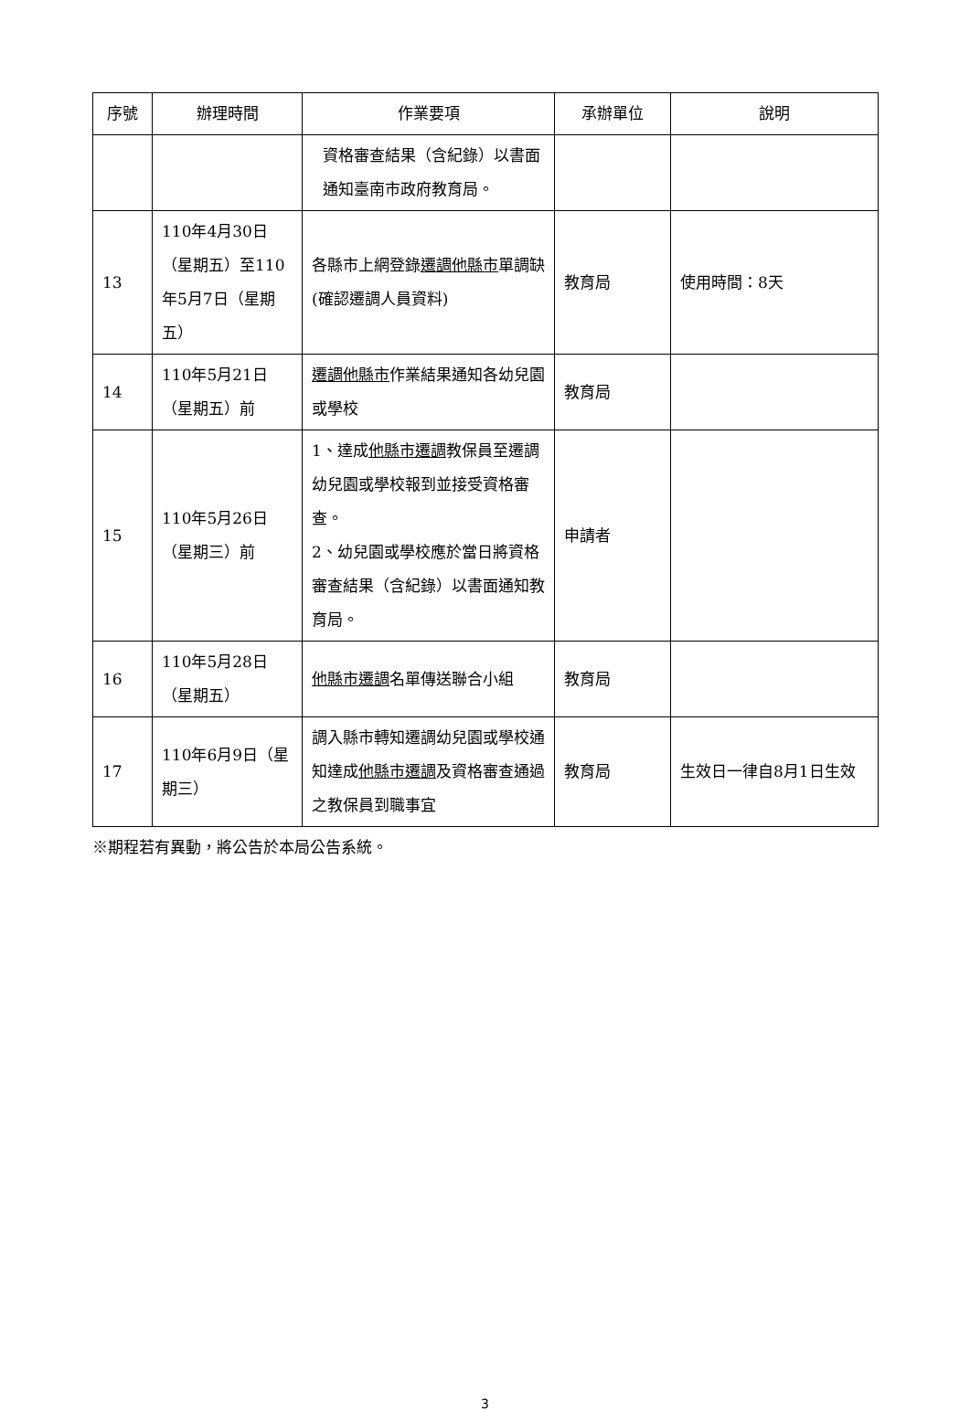| 序號 | 辦理時間 | 作業要項 | 承辦單位 | 說明 |
| --- | --- | --- | --- | --- |
| | | 資格審查結果（含紀錄）以書面通知臺南市政府教育局。 | | |
| 13 | 110年4月30日（星期五）至110年5月7日（星期五） | 各縣市上網登錄 遷調他縣市 單調缺(確認遷調人員資料) | 教育局 | 使用時間：8天 |
| 14 | 110年5月21日（星期五）前 | 遷調他縣市 作業結果通知各幼兒園或學校 | 教育局 | |
| 15 | 110年5月26日（星期三）前 | 1、達成 他縣市遷調 教保員至遷調幼兒園或學校報到並接受資格審查。 2、幼兒園或學校應於當日將資格審查結果（含紀錄）以書面通知教育局。 | 申請者 | |
| 16 | 110年5月28日（星期五） | 他縣市遷調 名單傳送聯合小組 | 教育局 | |
| 17 | 110年6月9日（星期三） | 調入縣市轉知遷調幼兒園或學校通知達成 他縣市遷調 及資格審查通過之教保員到職事宜 | 教育局 | 生效日一律自8月1日生效 |
※期程若有異動，將公告於本局公告系統。
3